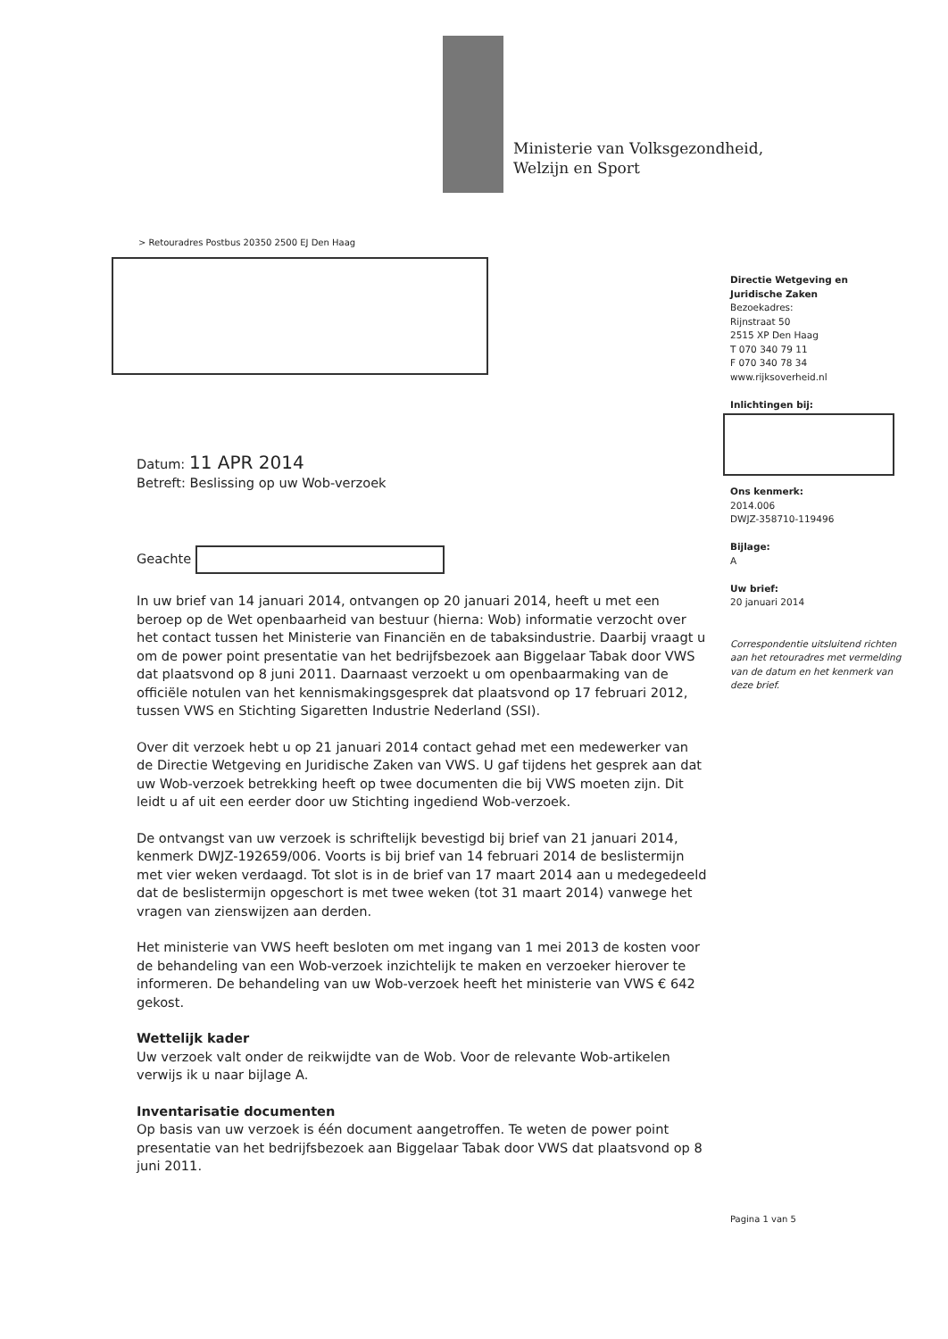Ministerie van Volksgezondheid,
Welzijn en Sport
> Retouradres Postbus 20350 2500 EJ Den Haag
Directie Wetgeving en
Juridische Zaken
Bezoekadres:
Rijnstraat 50
2515 XP Den Haag
T 070 340 79 11
F 070 340 78 34
www.rijksoverheid.nl
Inlichtingen bij:
Ons kenmerk:
2014.006
DWJZ-358710-119496
Bijlage:
A
Uw brief:
20 januari 2014
Correspondentie uitsluitend richten aan het retouradres met vermelding van de datum en het kenmerk van deze brief.
Datum: 11 APR 2014
Betreft: Beslissing op uw Wob-verzoek
Geachte
In uw brief van 14 januari 2014, ontvangen op 20 januari 2014, heeft u met een beroep op de Wet openbaarheid van bestuur (hierna: Wob) informatie verzocht over het contact tussen het Ministerie van Financiën en de tabaksindustrie. Daarbij vraagt u om de power point presentatie van het bedrijfsbezoek aan Biggelaar Tabak door VWS dat plaatsvond op 8 juni 2011. Daarnaast verzoekt u om openbaarmaking van de officiële notulen van het kennismakingsgesprek dat plaatsvond op 17 februari 2012, tussen VWS en Stichting Sigaretten Industrie Nederland (SSI).
Over dit verzoek hebt u op 21 januari 2014 contact gehad met een medewerker van de Directie Wetgeving en Juridische Zaken van VWS. U gaf tijdens het gesprek aan dat uw Wob-verzoek betrekking heeft op twee documenten die bij VWS moeten zijn. Dit leidt u af uit een eerder door uw Stichting ingediend Wob-verzoek.
De ontvangst van uw verzoek is schriftelijk bevestigd bij brief van 21 januari 2014, kenmerk DWJZ-192659/006. Voorts is bij brief van 14 februari 2014 de beslistermijn met vier weken verdaagd. Tot slot is in de brief van 17 maart 2014 aan u medegedeeld dat de beslistermijn opgeschort is met twee weken (tot 31 maart 2014) vanwege het vragen van zienswijzen aan derden.
Het ministerie van VWS heeft besloten om met ingang van 1 mei 2013 de kosten voor de behandeling van een Wob-verzoek inzichtelijk te maken en verzoeker hierover te informeren. De behandeling van uw Wob-verzoek heeft het ministerie van VWS € 642 gekost.
Wettelijk kader
Uw verzoek valt onder de reikwijdte van de Wob. Voor de relevante Wob-artikelen verwijs ik u naar bijlage A.
Inventarisatie documenten
Op basis van uw verzoek is één document aangetroffen. Te weten de power point presentatie van het bedrijfsbezoek aan Biggelaar Tabak door VWS dat plaatsvond op 8 juni 2011.
Pagina 1 van 5